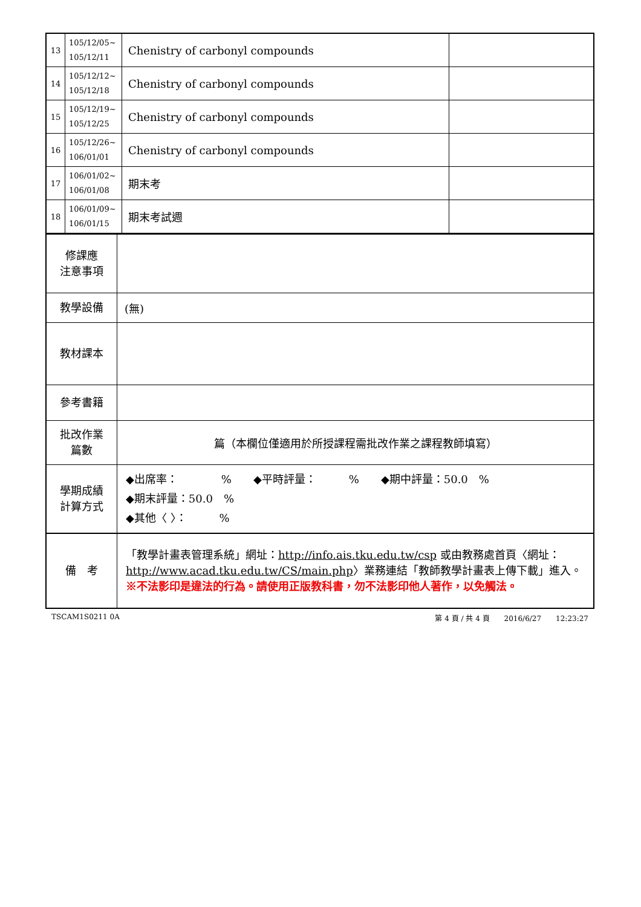| 13 | 105/12/05~ 105/12/11 | Chenistry of carbonyl compounds | |
| 14 | 105/12/12~ 105/12/18 | Chenistry of carbonyl compounds | |
| 15 | 105/12/19~ 105/12/25 | Chenistry of carbonyl compounds | |
| 16 | 105/12/26~ 106/01/01 | Chenistry of carbonyl compounds | |
| 17 | 106/01/02~ 106/01/08 | 期末考 | |
| 18 | 106/01/09~ 106/01/15 | 期末考試週 | |
| 修課應 注意事項 | |
| 教學設備 | (無) |
| 教材課本 | |
| 參考書籍 | |
| 批改作業 篇數 | 篇（本欄位僅適用於所授課程需批改作業之課程教師填寫） |
| 學期成績 計算方式 | ◆出席率： % ◆平時評量： % ◆期中評量：50.0 % ◆期末評量：50.0 % ◆其他〈 〉： % |
| 備 考 | 「教學計畫表管理系統」網址： http://info.ais.tku.edu.tw/csp 或由教務處首頁〈網址： http://www.acad.tku.edu.tw/CS/main.php 〉業務連結「教師教學計畫表上傳下載」進入。 ※不法影印是違法的行為。請使用正版教科書，勿不法影印他人著作，以免觸法。 |
TSCAM1S0211 0A 第 4 頁 / 共 4 頁　　2016/6/27　　12:23:27